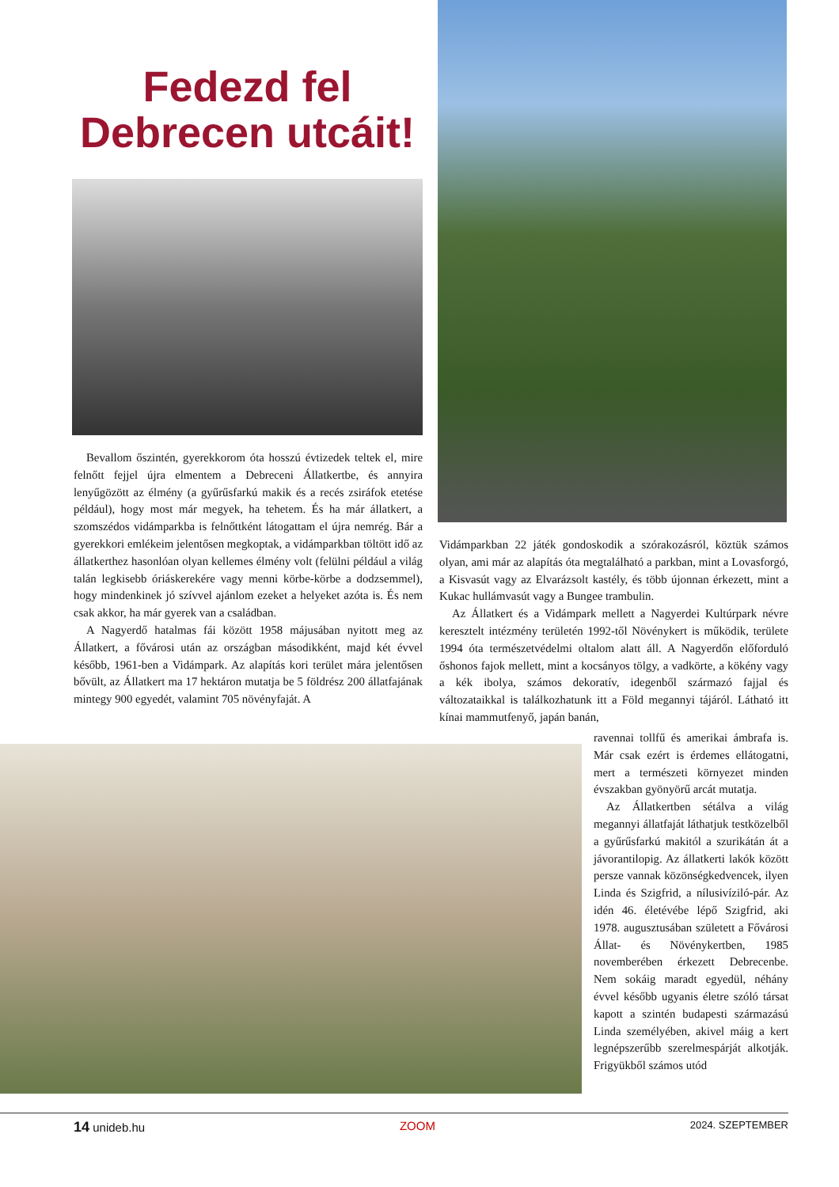Fedezd fel Debrecen utcáit!
Bevallom őszintén, gyerekkorom óta hosszú évtizedek teltek el, mire felnőtt fejjel újra elmentem a Debreceni Állatkertbe, és annyira lenyűgözött az élmény (a gyűrűsfarkú makik és a recés zsiráfok etetése például), hogy most már megyek, ha tehetem. És ha már állatkert, a szomszédos vidámparkba is felnőttként látogattam el újra nemrég. Bár a gyerekkori emlékeim jelentősen megkoptak, a vidámparkban töltött idő az állatkerthez hasonlóan olyan kellemes élmény volt (felülni például a világ talán legkisebb óriáskerekére vagy menni körbe-körbe a dodzsemmel), hogy mindenkinek jó szívvel ajánlom ezeket a helyeket azóta is. És nem csak akkor, ha már gyerek van a családban.
A Nagyerdő hatalmas fái között 1958 májusában nyitott meg az Állatkert, a fővárosi után az országban másodikként, majd két évvel később, 1961-ben a Vidámpark. Az alapítás kori terület mára jelentősen bővült, az Állatkert ma 17 hektáron mutatja be 5 földrész 200 állatfajának mintegy 900 egyedét, valamint 705 növényfaját. A
Vidámparkban 22 játék gondoskodik a szórakozásról, köztük számos olyan, ami már az alapítás óta megtalálható a parkban, mint a Lovasforgó, a Kisvasút vagy az Elvarázsolt kastély, és több újonnan érkezett, mint a Kukac hullámvasút vagy a Bungee trambulin.
Az Állatkert és a Vidámpark mellett a Nagyerdei Kultúrpark névre keresztelt intézmény területén 1992-től Növénykert is működik, területe 1994 óta természetvédelmi oltalom alatt áll. A Nagyerdőn előforduló őshonos fajok mellett, mint a kocsányos tölgy, a vadkörte, a kökény vagy a kék ibolya, számos dekoratív, idegenből származó fajjal és változataikkal is találkozhatunk itt a Föld megannyi tájáról. Látható itt kínai mammutfenyő, japán banán,
ravennai tollfű és amerikai ámbrafa is. Már csak ezért is érdemes ellátogatni, mert a természeti környezet minden évszakban gyönyörű arcát mutatja.
Az Állatkertben sétálva a világ megannyi állatfaját láthatjuk testközelből a gyűrűsfarkú makitól a szurikátán át a jávorantilopig. Az állatkerti lakók között persze vannak közönségkedvencek, ilyen Linda és Szigfrid, a nílusivíziló-pár. Az idén 46. életévébe lépő Szigfrid, aki 1978. augusztusában született a Fővárosi Állat- és Növénykertben, 1985 novemberében érkezett Debrecenbe. Nem sokáig maradt egyedül, néhány évvel később ugyanis életre szóló társat kapott a szintén budapesti származású Linda személyében, akivel máig a kert legnépszerűbb szerelmespárját alkotják. Frigyükből számos utód
14 unideb.hu ZOOM 2024. SZEPTEMBER